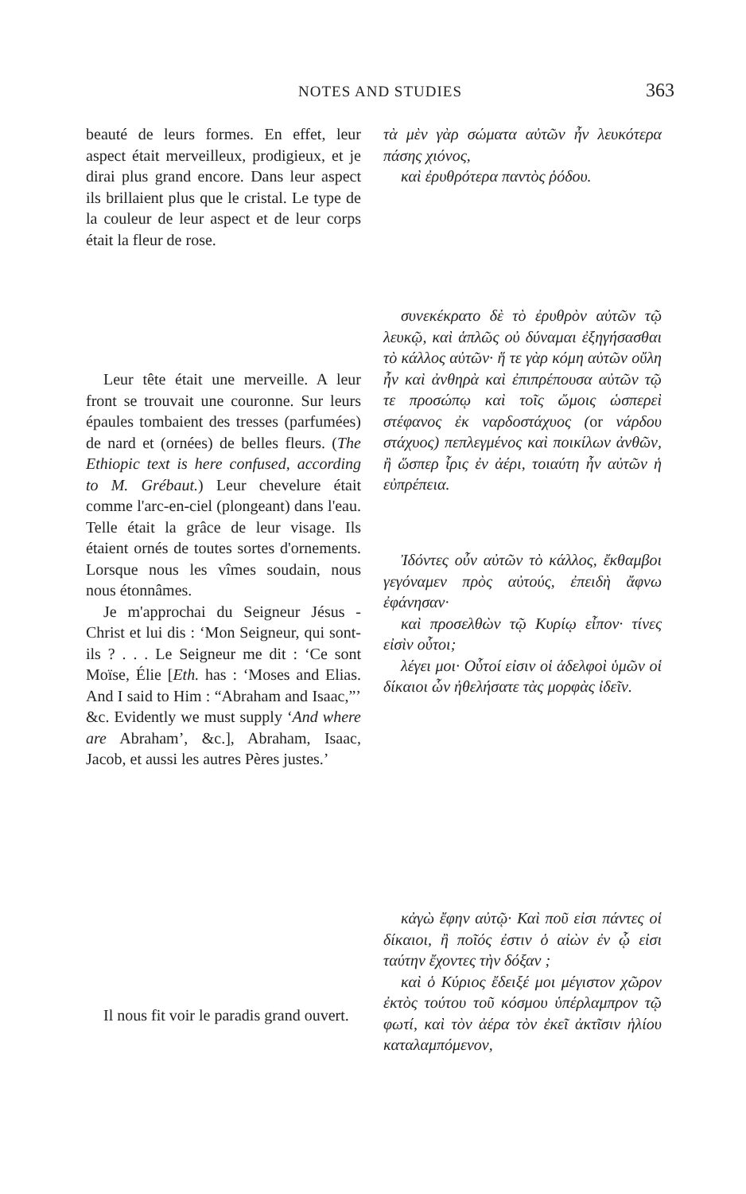NOTES AND STUDIES 363
beauté de leurs formes. En effet, leur aspect était merveilleux, prodigieux, et je dirai plus grand encore. Dans leur aspect ils brillaient plus que le cristal. Le type de la couleur de leur aspect et de leur corps était la fleur de rose.
τὰ μὲν γὰρ σώματα αὐτῶν ἦν λευκότερα πάσης χιόνος,
καὶ ἐρυθρότερα παντὸς ῥόδου.
συνεκέκρατο δὲ τὸ ἐρυθρὸν αὐτῶν τῷ λευκῷ, καὶ ἁπλῶς οὐ δύναμαι ἐξηγήσασθαι τὸ κάλλος αὐτῶν· ἥ τε γὰρ κόμη αὐτῶν οὔλη ἦν καὶ ἀνθηρὰ καὶ ἐπιπρέπουσα αὐτῶν τῷ τε προσώπῳ καὶ τοῖς ὤμοις ὡσπερεὶ στέφανος ἐκ ναρδοστάχυος (or νάρδου στάχυος) πεπλεγμένος καὶ ποικίλων ἀνθῶν, ἢ ὥσπερ ἶρις ἐν ἀέρι, τοιαύτη ἦν αὐτῶν ἡ εὐπρέπεια.
Leur tête était une merveille. A leur front se trouvait une couronne. Sur leurs épaules tombaient des tresses (parfumées) de nard et (ornées) de belles fleurs. (The Ethiopic text is here confused, according to M. Grébaut.) Leur chevelure était comme l'arc-en-ciel (plongeant) dans l'eau. Telle était la grâce de leur visage. Ils étaient ornés de toutes sortes d'ornements. Lorsque nous les vîmes soudain, nous nous étonnâmes.
Je m'approchai du Seigneur Jésus - Christ et lui dis : ‘Mon Seigneur, qui sont-ils ? . . . Le Seigneur me dit : ‘Ce sont Moïse, Élie [Eth. has : ‘Moses and Elias. And I said to Him : “Abraham and Isaac,”’ &c. Evidently we must supply ‘And where are Abraham’, &c.], Abraham, Isaac, Jacob, et aussi les autres Pères justes.’
Ἰδόντες οὖν αὐτῶν τὸ κάλλος, ἔκθαμβοι γεγόναμεν πρὸς αὐτούς, ἐπειδὴ ἄφνω ἐφάνησαν·
καὶ προσελθὼν τῷ Κυρίῳ εἶπον· τίνες εἰσὶν οὗτοι;
λέγει μοι· Οὗτοί εἰσιν οἱ ἀδελφοὶ ὑμῶν οἱ δίκαιοι ὧν ἠθελήσατε τὰς μορφὰς ἰδεῖν.
κἀγὼ ἔφην αὐτῷ· Καὶ ποῦ εἰσι πάντες οἱ δίκαιοι, ἢ ποῖός ἐστιν ὁ αἰὼν ἐν ᾧ εἰσι ταύτην ἔχοντες τὴν δόξαν ;
καὶ ὁ Κύριος ἔδειξέ μοι μέγιστον χῶρον ἐκτὸς τούτου τοῦ κόσμου ὑπέρλαμπρον τῷ φωτί, καὶ τὸν ἀέρα τὸν ἐκεῖ ἀκτῖσιν ἡλίου καταλαμπόμενον,
Il nous fit voir le paradis grand ouvert.